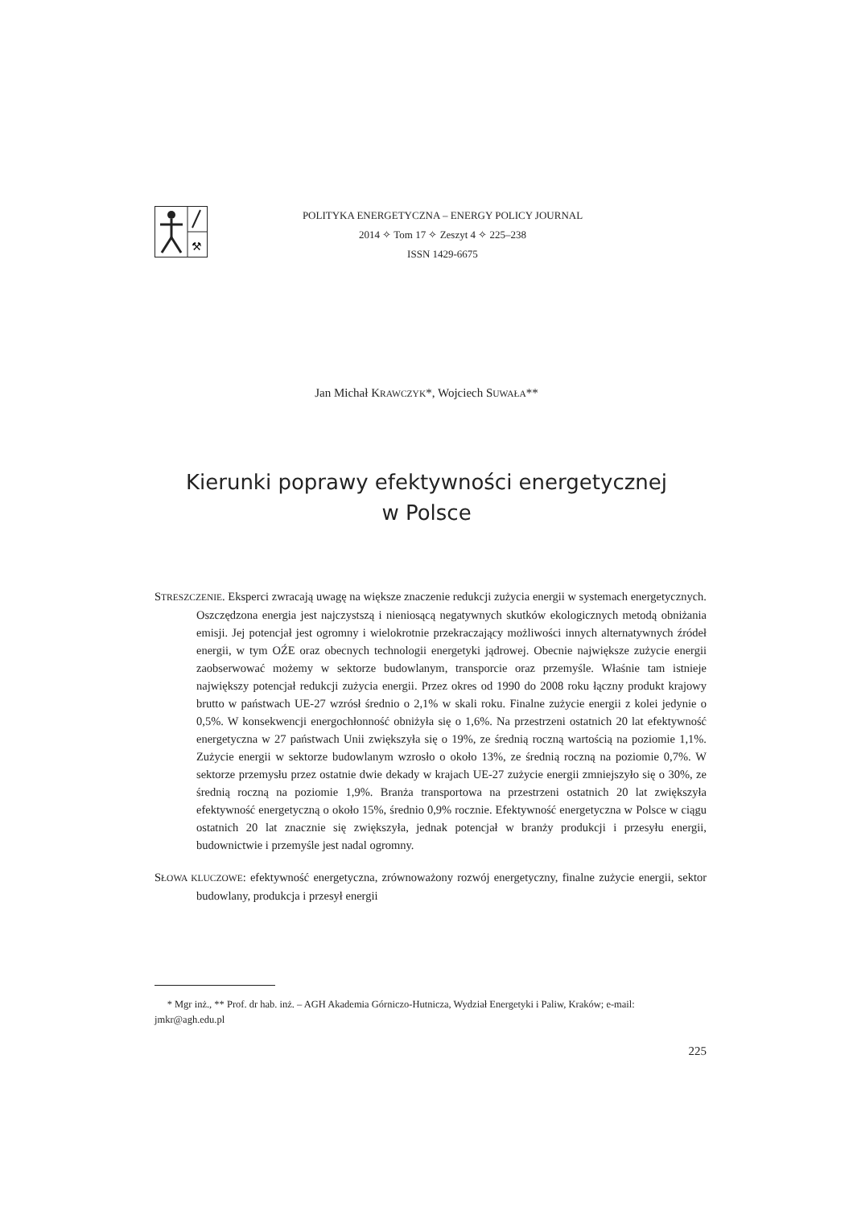⚒
POLITYKA ENERGETYCZNA – ENERGY POLICY JOURNAL
2014 ✧ Tom 17 ✧ Zeszyt 4 ✧ 225–238
ISSN 1429-6675
Jan Michał KRAWCZYK*, Wojciech SUWAŁA**
Kierunki poprawy efektywności energetycznej
w Polsce
STRESZCZENIE. Eksperci zwracają uwagę na większe znaczenie redukcji zużycia energii w systemach energetycznych. Oszczędzona energia jest najczystszą i nieniosącą negatywnych skutków ekologicznych metodą obniżania emisji. Jej potencjał jest ogromny i wielokrotnie przekraczający możliwości innych alternatywnych źródeł energii, w tym OŹE oraz obecnych technologii energetyki jądrowej. Obecnie największe zużycie energii zaobserwować możemy w sektorze budowlanym, transporcie oraz przemyśle. Właśnie tam istnieje największy potencjał redukcji zużycia energii. Przez okres od 1990 do 2008 roku łączny produkt krajowy brutto w państwach UE-27 wzrósł średnio o 2,1% w skali roku. Finalne zużycie energii z kolei jedynie o 0,5%. W konsekwencji energochłonność obniżyła się o 1,6%. Na przestrzeni ostatnich 20 lat efektywność energetyczna w 27 państwach Unii zwiększyła się o 19%, ze średnią roczną wartością na poziomie 1,1%. Zużycie energii w sektorze budowlanym wzrosło o około 13%, ze średnią roczną na poziomie 0,7%. W sektorze przemysłu przez ostatnie dwie dekady w krajach UE-27 zużycie energii zmniejszyło się o 30%, ze średnią roczną na poziomie 1,9%. Branża transportowa na przestrzeni ostatnich 20 lat zwiększyła efektywność energetyczną o około 15%, średnio 0,9% rocznie. Efektywność energetyczna w Polsce w ciągu ostatnich 20 lat znacznie się zwiększyła, jednak potencjał w branży produkcji i przesyłu energii, budownictwie i przemyśle jest nadal ogromny.
SŁOWA KLUCZOWE: efektywność energetyczna, zrównoważony rozwój energetyczny, finalne zużycie energii, sektor budowlany, produkcja i przesył energii
* Mgr inż., ** Prof. dr hab. inż. – AGH Akademia Górniczo-Hutnicza, Wydział Energetyki i Paliw, Kraków; e-mail: jmkr@agh.edu.pl
225